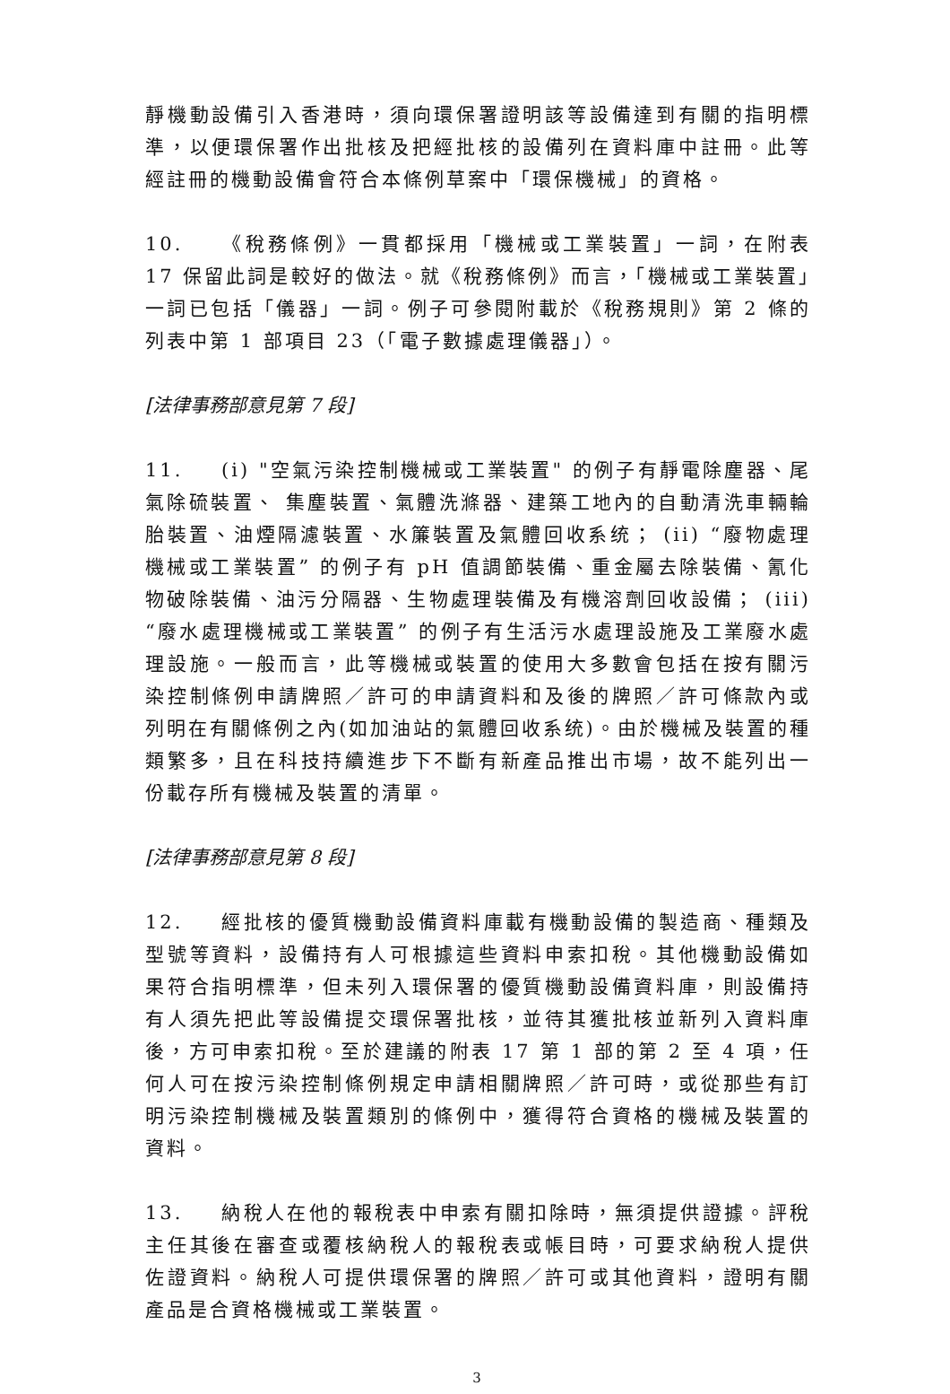靜機動設備引入香港時，須向環保署證明該等設備達到有關的指明標準，以便環保署作出批核及把經批核的設備列在資料庫中註冊。此等經註冊的機動設備會符合本條例草案中「環保機械」的資格。
10. 《稅務條例》一貫都採用「機械或工業裝置」一詞，在附表 17 保留此詞是較好的做法。就《稅務條例》而言，「機械或工業裝置」一詞已包括「儀器」一詞。例子可參閱附載於《稅務規則》第 2 條的列表中第 1 部項目 23（「電子數據處理儀器」）。
[法律事務部意見第 7 段]
11. (i) "空氣污染控制機械或工業裝置" 的例子有靜電除塵器、尾氣除硫裝置、 集塵裝置、氣體洗滌器、建築工地內的自動清洗車輛輪胎裝置、油煙隔濾裝置、水簾裝置及氣體回收系统； (ii) “廢物處理機械或工業裝置” 的例子有 pH 值調節裝備、重金屬去除裝備、氰化物破除裝備、油污分隔器、生物處理裝備及有機溶劑回收設備； (iii) “廢水處理機械或工業裝置” 的例子有生活污水處理設施及工業廢水處理設施。一般而言，此等機械或裝置的使用大多數會包括在按有關污染控制條例申請牌照／許可的申請資料和及後的牌照／許可條款內或列明在有關條例之內(如加油站的氣體回收系统)。由於機械及裝置的種類繁多，且在科技持續進步下不斷有新產品推出市場，故不能列出一份載存所有機械及裝置的清單。
[法律事務部意見第 8 段]
12. 經批核的優質機動設備資料庫載有機動設備的製造商、種類及型號等資料，設備持有人可根據這些資料申索扣稅。其他機動設備如果符合指明標準，但未列入環保署的優質機動設備資料庫，則設備持有人須先把此等設備提交環保署批核，並待其獲批核並新列入資料庫後，方可申索扣稅。至於建議的附表 17 第 1 部的第 2 至 4 項，任何人可在按污染控制條例規定申請相關牌照／許可時，或從那些有訂明污染控制機械及裝置類別的條例中，獲得符合資格的機械及裝置的資料。
13. 納稅人在他的報稅表中申索有關扣除時，無須提供證據。評稅主任其後在審查或覆核納稅人的報稅表或帳目時，可要求納稅人提供佐證資料。納稅人可提供環保署的牌照／許可或其他資料，證明有關產品是合資格機械或工業裝置。
3